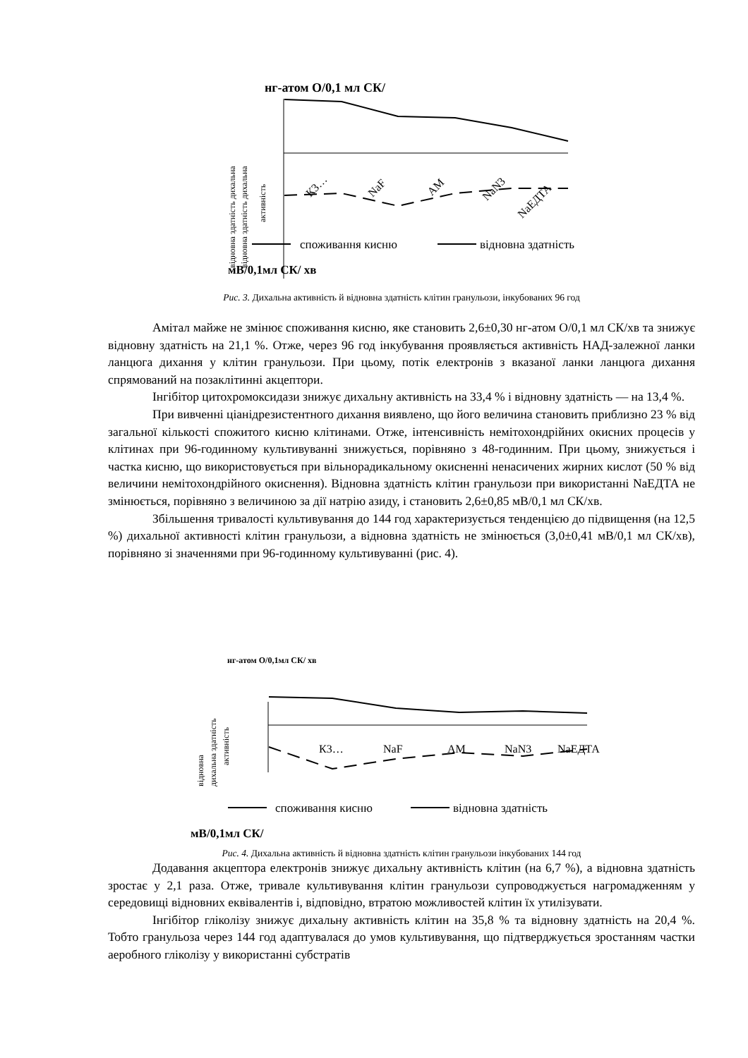відновна здатність дихальна
відновна здатність дихальна
.
.
активність
нг-атом О/0,1 мл СК/
К3…
NaF
АМ
NaN3
NaЕДТА
споживання кисню
відновна здатність
мВ/0,1мл СК/ хв
Рис. 3. Дихальна активність й відновна здатність клітин гранульози, інкубованих 96 год
Амітал майже не змінює споживання кисню, яке становить 2,6±0,30 нг-атом О/0,1 мл СК/хв та знижує відновну здатність на 21,1 %. Отже, через 96 год інкубування проявляється активність НАД-залежної ланки ланцюга дихання у клітин гранульози. При цьому, потік електронів з вказаної ланки ланцюга дихання спрямований на позаклітинні акцептори.
Інгібітор цитохромоксидази знижує дихальну активність на 33,4 % і відновну здатність — на 13,4 %.
При вивченні ціанідрезистентного дихання виявлено, що його величина становить приблизно 23 % від загальної кількості спожитого кисню клітинами. Отже, інтенсивність немітохондрійних окисних процесів у клітинах при 96-годинному культивуванні знижується, порівняно з 48-годинним. При цьому, знижується і частка кисню, що використовується при вільнорадикальному окисненні ненасичених жирних кислот (50 % від величини немітохондрійного окиснення). Відновна здатність клітин гранульози при використанні NaЕДТА не змінюється, порівняно з величиною за дії натрію азиду, і становить 2,6±0,85 мВ/0,1 мл СК/хв.
Збільшення тривалості культивування до 144 год характеризується тенденцією до підвищення (на 12,5 %) дихальної активності клітин гранульози, а відновна здатність не змінюється (3,0±0,41 мВ/0,1 мл СК/хв), порівняно зі значеннями при 96-годинному культивуванні (рис. 4).
нг-атом О/0,1мл СК/ хв
відновна
дихальна здатність
активність
К3…
NaF
АМ
NaN3
NaЕДТА
споживання кисню
відновна здатність
мВ/0,1мл СК/
Рис. 4. Дихальна активність й відновна здатність клітин гранульози інкубованих 144 год
Додавання акцептора електронів знижує дихальну активність клітин (на 6,7 %), а відновна здатність зростає у 2,1 раза. Отже, тривале культивування клітин гранульози супроводжується нагромадженням у середовищі відновних еквівалентів і, відповідно, втратою можливостей клітин їх утилізувати.
Інгібітор гліколізу знижує дихальну активність клітин на 35,8 % та відновну здатність на 20,4 %. Тобто гранульоза через 144 год адаптувалася до умов культивування, що підтверджується зростанням частки аеробного гліколізу у використанні субстратів